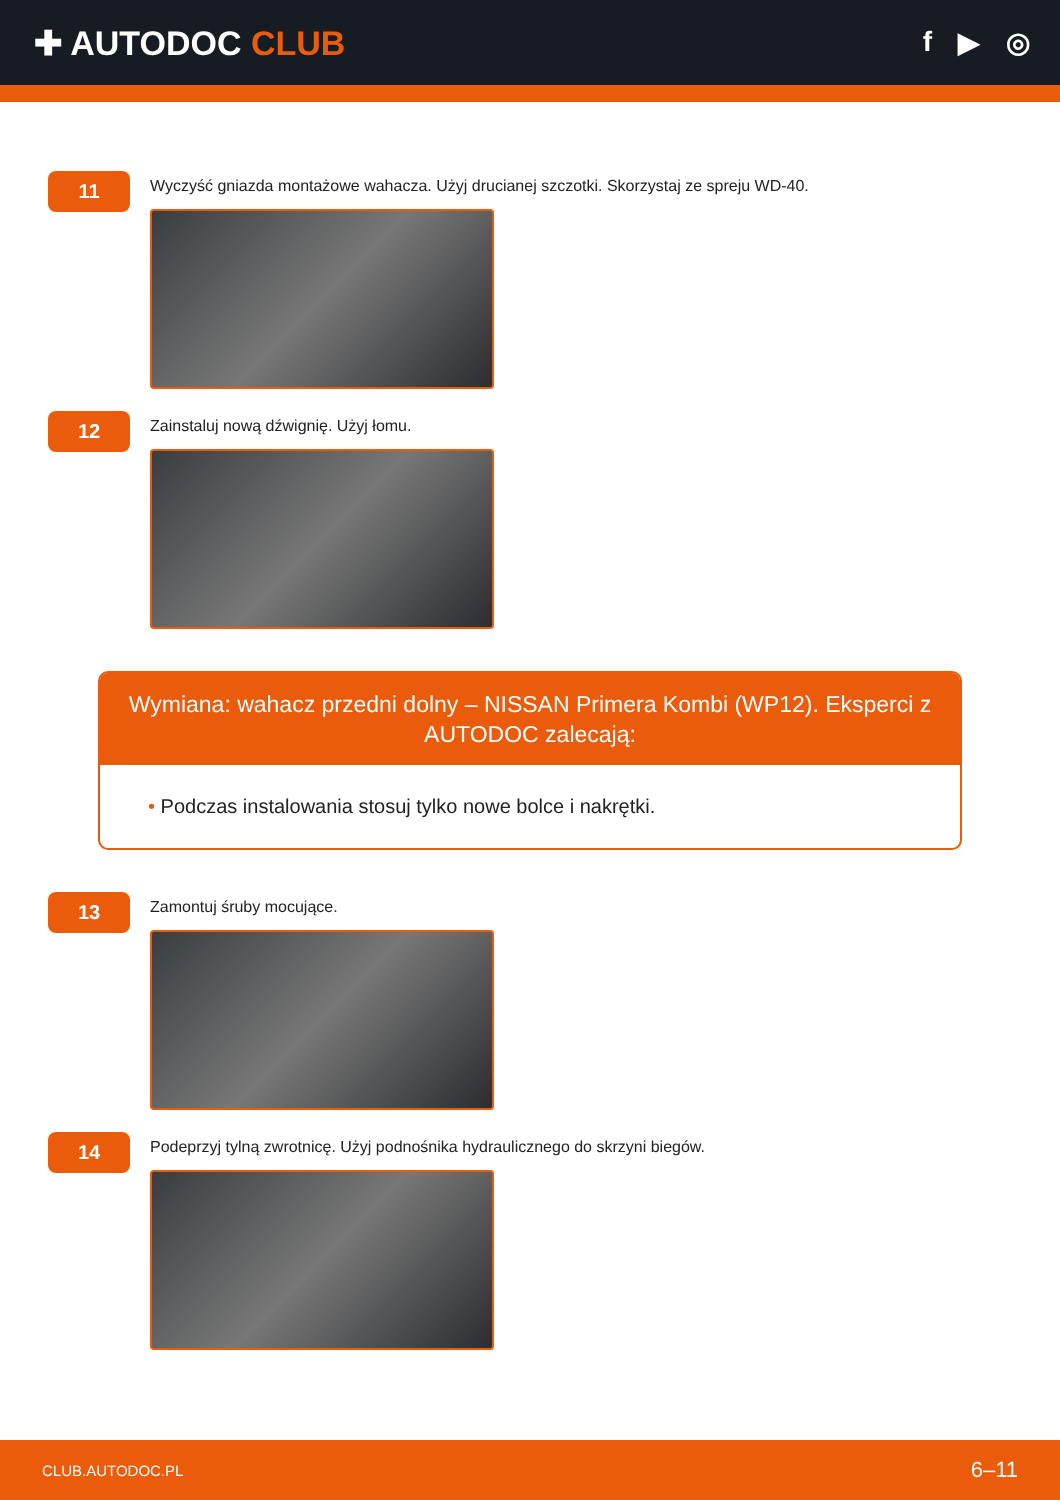✚ AUTODOC CLUB
f ▶ ◎
11
Wyczyść gniazda montażowe wahacza. Użyj drucianej szczotki. Skorzystaj ze spreju WD-40.
12
Zainstaluj nową dźwignię. Użyj łomu.
Wymiana: wahacz przedni dolny – NISSAN Primera Kombi (WP12). Eksperci z AUTODOC zalecają:
• Podczas instalowania stosuj tylko nowe bolce i nakrętki.
13
Zamontuj śruby mocujące.
14
Podeprzyj tylną zwrotnicę. Użyj podnośnika hydraulicznego do skrzyni biegów.
CLUB.AUTODOC.PL 6–11